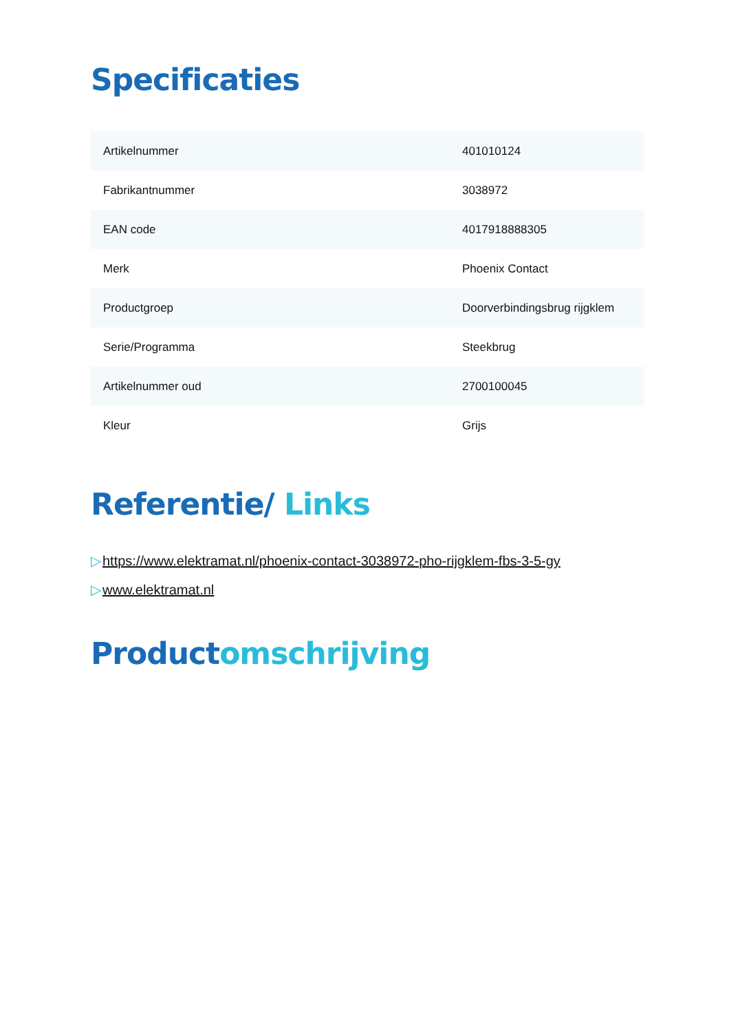Specificaties
| Artikelnummer | 401010124 |
| Fabrikantnummer | 3038972 |
| EAN code | 4017918888305 |
| Merk | Phoenix Contact |
| Productgroep | Doorverbindingsbrug rijgklem |
| Serie/Programma | Steekbrug |
| Artikelnummer oud | 2700100045 |
| Kleur | Grijs |
Referentie/ Links
▷https://www.elektramat.nl/phoenix-contact-3038972-pho-rijgklem-fbs-3-5-gy
▷www.elektramat.nl
Productomschrijving